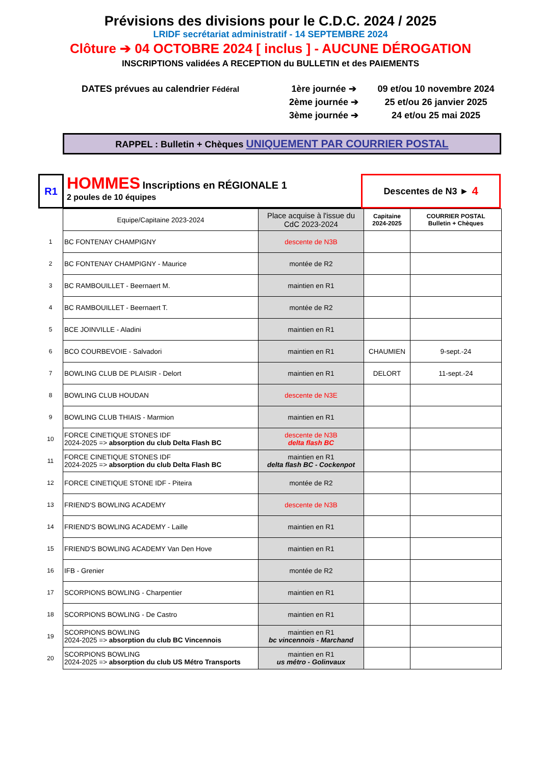Prévisions des divisions pour le C.D.C. 2024 / 2025
LRIDF secrétariat administratif - 14 SEPTEMBRE 2024
Clôture ➔ 04 OCTOBRE 2024 [ inclus ] - AUCUNE DÉROGATION
INSCRIPTIONS validées A RECEPTION du BULLETIN et des PAIEMENTS
DATES prévues au calendrier Fédéral
1ère journée ➔
2ème journée ➔
3ème journée ➔
09 et/ou 10 novembre 2024
25 et/ou 26 janvier 2025
24 et/ou 25 mai 2025
RAPPEL : Bulletin + Chèques UNIQUEMENT PAR COURRIER POSTAL
R1
HOMMES Inscriptions en RÉGIONALE 1
2 poules de 10 équipes
Descentes de N3 ► 4
| | Equipe/Capitaine 2023-2024 | Place acquise à l'issue du CdC 2023-2024 | Capitaine 2024-2025 | COURRIER POSTAL Bulletin + Chèques |
| 1 | BC FONTENAY CHAMPIGNY | descente de N3B | | |
| 2 | BC FONTENAY CHAMPIGNY - Maurice | montée de R2 | | |
| 3 | BC RAMBOUILLET - Beernaert M. | maintien en R1 | | |
| 4 | BC RAMBOUILLET - Beernaert T. | montée de R2 | | |
| 5 | BCE JOINVILLE - Aladini | maintien en R1 | | |
| 6 | BCO COURBEVOIE - Salvadori | maintien en R1 | CHAUMIEN | 9-sept.-24 |
| 7 | BOWLING CLUB DE PLAISIR - Delort | maintien en R1 | DELORT | 11-sept.-24 |
| 8 | BOWLING CLUB HOUDAN | descente de N3E | | |
| 9 | BOWLING CLUB THIAIS - Marmion | maintien en R1 | | |
| 10 | FORCE CINETIQUE STONES IDF 2024-2025 => absorption du club Delta Flash BC | descente de N3B delta flash BC | | |
| 11 | FORCE CINETIQUE STONES IDF 2024-2025 => absorption du club Delta Flash BC | maintien en R1 delta flash BC - Cockenpot | | |
| 12 | FORCE CINETIQUE STONE IDF - Piteira | montée de R2 | | |
| 13 | FRIEND'S BOWLING ACADEMY | descente de N3B | | |
| 14 | FRIEND'S BOWLING ACADEMY - Laille | maintien en R1 | | |
| 15 | FRIEND'S BOWLING ACADEMY Van Den Hove | maintien en R1 | | |
| 16 | IFB - Grenier | montée de R2 | | |
| 17 | SCORPIONS BOWLING - Charpentier | maintien en R1 | | |
| 18 | SCORPIONS BOWLING - De Castro | maintien en R1 | | |
| 19 | SCORPIONS BOWLING 2024-2025 => absorption du club BC Vincennois | maintien en R1 bc vincennois - Marchand | | |
| 20 | SCORPIONS BOWLING 2024-2025 => absorption du club US Métro Transports | maintien en R1 us métro - Golinvaux | | |